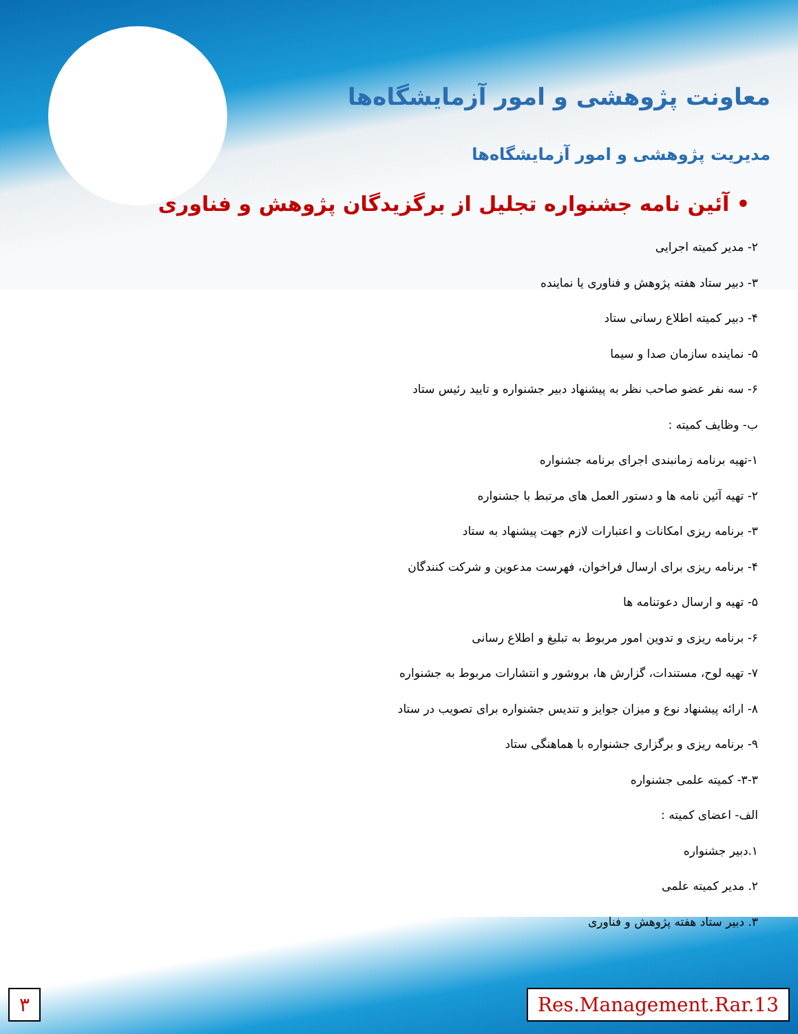معاونت پژوهشی و امور آزمایشگاه‌ها
مدیریت پژوهشی و امور آزمایشگاه‌ها
• آئین نامه جشنواره تجلیل از برگزیدگان پژوهش و فناوری
۲- مدیر کمیته اجرایی
۳- دبیر ستاد هفته پژوهش و فناوری یا نماینده
۴- دبیر کمیته اطلاع رسانی ستاد
۵- نماینده سازمان صدا و سیما
۶- سه نفر عضو صاحب نظر به پیشنهاد دبیر جشنواره و تایید رئیس ستاد
ب- وظایف کمیته :
۱-تهیه برنامه زمانبندی اجرای برنامه جشنواره
۲- تهیه آئین نامه ها و دستور العمل های مرتبط با جشنواره
۳- برنامه ریزی امکانات و اعتبارات لازم جهت پیشنهاد به ستاد
۴- برنامه ریزی برای ارسال فراخوان، فهرست مدعوین و شرکت کنندگان
۵- تهیه و ارسال دعوتنامه ها
۶- برنامه ریزی و تدوین امور مربوط به تبلیغ و اطلاع رسانی
۷- تهیه لوح، مستندات، گزارش ها، بروشور و انتشارات مربوط به جشنواره
۸- ارائه پیشنهاد نوع و میزان جوایز و تندیس جشنواره برای تصویب در ستاد
۹- برنامه ریزی و برگزاری جشنواره با هماهنگی ستاد
۳-۳- کمیته علمی جشنواره
الف- اعضای کمیته :
۱.دبیر جشنواره
۲. مدیر کمیته علمی
۳. دبیر ستاد هفته پژوهش و فناوری
۳ Res.Management.Rar.13